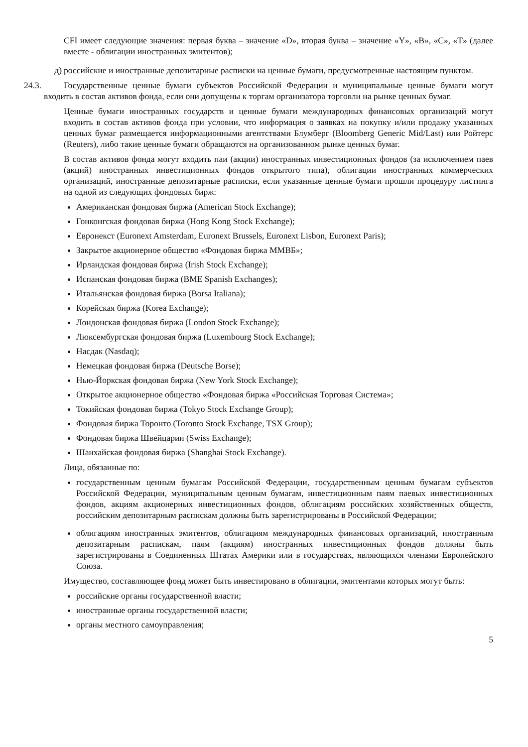CFI имеет следующие значения: первая буква – значение «D», вторая буква – значение «Y», «B», «C», «T» (далее вместе - облигации иностранных эмитентов);
д) российские и иностранные депозитарные расписки на ценные бумаги, предусмотренные настоящим пунктом.
24.3. Государственные ценные бумаги субъектов Российской Федерации и муниципальные ценные бумаги могут входить в состав активов фонда, если они допущены к торгам организатора торговли на рынке ценных бумаг.
Ценные бумаги иностранных государств и ценные бумаги международных финансовых организаций могут входить в состав активов фонда при условии, что информация о заявках на покупку и/или продажу указанных ценных бумаг размещается информационными агентствами Блумберг (Bloomberg Generic Mid/Last) или Ройтерс (Reuters), либо такие ценные бумаги обращаются на организованном рынке ценных бумаг.
В состав активов фонда могут входить паи (акции) иностранных инвестиционных фондов (за исключением паев (акций) иностранных инвестиционных фондов открытого типа), облигации иностранных коммерческих организаций, иностранные депозитарные расписки, если указанные ценные бумаги прошли процедуру листинга на одной из следующих фондовых бирж:
Американская фондовая биржа (American Stock Exchange);
Гонконгская фондовая биржа (Hong Kong Stock Exchange);
Евронекст (Euronext Amsterdam, Euronext Brussels, Euronext Lisbon, Euronext Paris);
Закрытое акционерное общество «Фондовая биржа ММВБ»;
Ирландская фондовая биржа (Irish Stock Exchange);
Испанская фондовая биржа (BME Spanish Exchanges);
Итальянская фондовая биржа (Borsa Italiana);
Корейская биржа (Korea Exchange);
Лондонская фондовая биржа (London Stock Exchange);
Люксембургская фондовая биржа (Luxembourg Stock Exchange);
Насдак (Nasdaq);
Немецкая фондовая биржа (Deutsche Borse);
Нью-Йоркская фондовая биржа (New York Stock Exchange);
Открытое акционерное общество «Фондовая биржа «Российская Торговая Система»;
Токийская фондовая биржа (Tokyo Stock Exchange Group);
Фондовая биржа Торонто (Toronto Stock Exchange, TSX Group);
Фондовая биржа Швейцарии (Swiss Exchange);
Шанхайская фондовая биржа (Shanghai Stock Exchange).
Лица, обязанные по:
государственным ценным бумагам Российской Федерации, государственным ценным бумагам субъектов Российской Федерации, муниципальным ценным бумагам, инвестиционным паям паевых инвестиционных фондов, акциям акционерных инвестиционных фондов, облигациям российских хозяйственных обществ, российским депозитарным распискам должны быть зарегистрированы в Российской Федерации;
облигациям иностранных эмитентов, облигациям международных финансовых организаций, иностранным депозитарным распискам, паям (акциям) иностранных инвестиционных фондов должны быть зарегистрированы в Соединенных Штатах Америки или в государствах, являющихся членами Европейского Союза.
Имущество, составляющее фонд может быть инвестировано в облигации, эмитентами которых могут быть:
российские органы государственной власти;
иностранные органы государственной власти;
органы местного самоуправления;
5